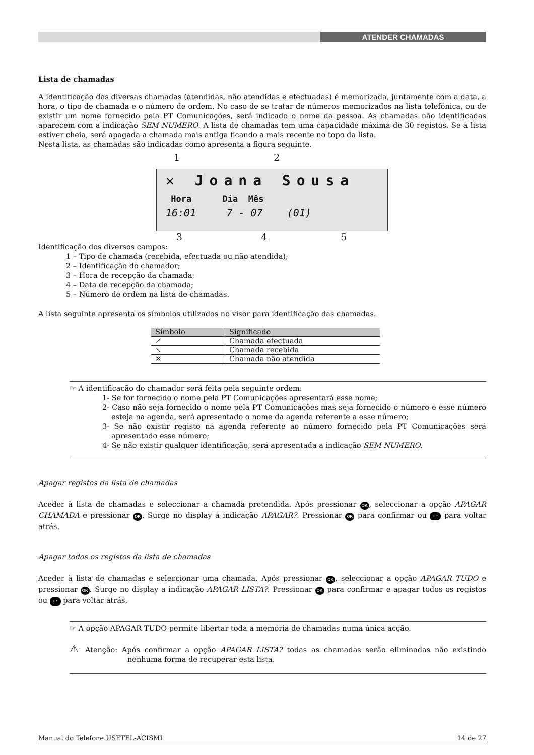ATENDER CHAMADAS
Lista de chamadas
A identificação das diversas chamadas (atendidas, não atendidas e efectuadas) é memorizada, juntamente com a data, a hora, o tipo de chamada e o número de ordem. No caso de se tratar de números memorizados na lista telefónica, ou de existir um nome fornecido pela PT Comunicações, será indicado o nome da pessoa. As chamadas não identificadas aparecem com a indicação SEM NUMERO. A lista de chamadas tem uma capacidade máxima de 30 registos. Se a lista estiver cheia, será apagada a chamada mais antiga ficando a mais recente no topo da lista.
Nesta lista, as chamadas são indicadas como apresenta a figura seguinte.
1 2
✕ Joana Sousa
Hora Dia Mês
16:01 7 - 07 (01)
3 4 5
Identificação dos diversos campos:
1 – Tipo de chamada (recebida, efectuada ou não atendida);
2 – Identificação do chamador;
3 – Hora de recepção da chamada;
4 – Data de recepção da chamada;
5 – Número de ordem na lista de chamadas.
A lista seguinte apresenta os símbolos utilizados no visor para identificação das chamadas.
| Símbolo | Significado |
| --- | --- |
| ↗ | Chamada efectuada |
| ↘ | Chamada recebida |
| ✕ | Chamada não atendida |
☞ A identificação do chamador será feita pela seguinte ordem:
1- Se for fornecido o nome pela PT Comunicações apresentará esse nome;
2- Caso não seja fornecido o nome pela PT Comunicações mas seja fornecido o número e esse número esteja na agenda, será apresentado o nome da agenda referente a esse número;
3- Se não existir registo na agenda referente ao número fornecido pela PT Comunicações será apresentado esse número;
4- Se não existir qualquer identificação, será apresentada a indicação SEM NUMERO.
Apagar registos da lista de chamadas
Aceder à lista de chamadas e seleccionar a chamada pretendida. Após pressionar OK, seleccionar a opção APAGAR CHAMADA e pressionar OK. Surge no display a indicação APAGAR?. Pressionar OK para confirmar ou ↩ para voltar atrás.
Apagar todos os registos da lista de chamadas
Aceder à lista de chamadas e seleccionar uma chamada. Após pressionar OK, seleccionar a opção APAGAR TUDO e pressionar OK. Surge no display a indicação APAGAR LISTA?. Pressionar OK para confirmar e apagar todos os registos ou ↩ para voltar atrás.
☞ A opção APAGAR TUDO permite libertar toda a memória de chamadas numa única acção.
⚠ Atenção: Após confirmar a opção APAGAR LISTA? todas as chamadas serão eliminadas não existindo nenhuma forma de recuperar esta lista.
Manual do Telefone USETEL-ACISML 14 de 27